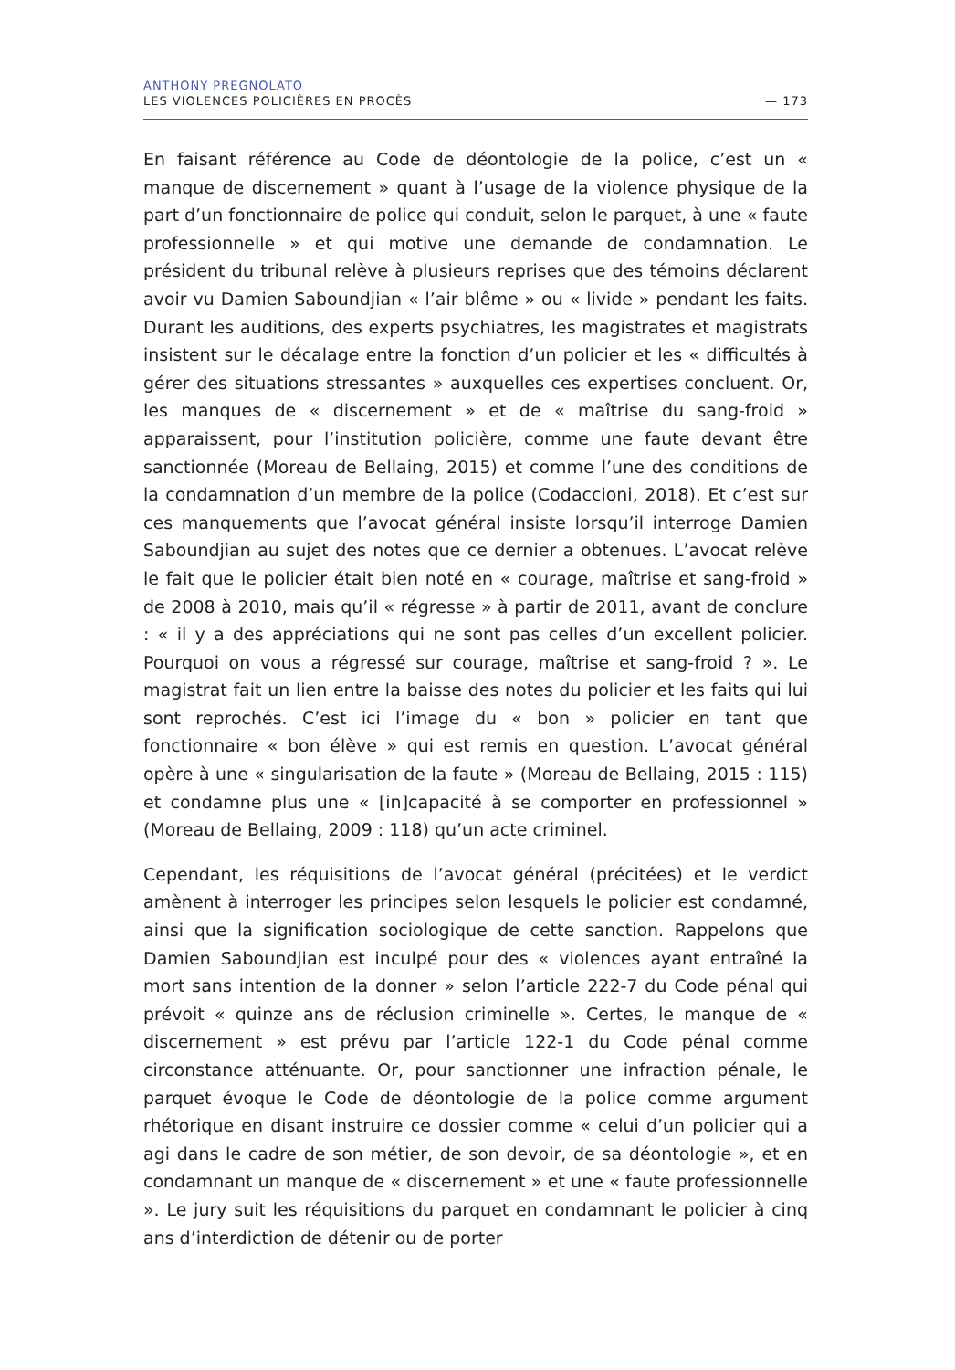ANTHONY PREGNOLATO
LES VIOLENCES POLICIÈRES EN PROCÈS — 173
En faisant référence au Code de déontologie de la police, c’est un « manque de discernement » quant à l’usage de la violence physique de la part d’un fonctionnaire de police qui conduit, selon le parquet, à une « faute professionnelle » et qui motive une demande de condamnation. Le président du tribunal relève à plusieurs reprises que des témoins déclarent avoir vu Damien Saboundjian « l’air blême » ou « livide » pendant les faits. Durant les auditions, des experts psychiatres, les magistrates et magistrats insistent sur le décalage entre la fonction d’un policier et les « difficultés à gérer des situations stressantes » auxquelles ces expertises concluent. Or, les manques de « discernement » et de « maîtrise du sang-froid » apparaissent, pour l’institution policière, comme une faute devant être sanctionnée (Moreau de Bellaing, 2015) et comme l’une des conditions de la condamnation d’un membre de la police (Codaccioni, 2018). Et c’est sur ces manquements que l’avocat général insiste lorsqu’il interroge Damien Saboundjian au sujet des notes que ce dernier a obtenues. L’avocat relève le fait que le policier était bien noté en « courage, maîtrise et sang-froid » de 2008 à 2010, mais qu’il « régresse » à partir de 2011, avant de conclure : « il y a des appréciations qui ne sont pas celles d’un excellent policier. Pourquoi on vous a régressé sur courage, maîtrise et sang-froid ? ». Le magistrat fait un lien entre la baisse des notes du policier et les faits qui lui sont reprochés. C’est ici l’image du « bon » policier en tant que fonctionnaire « bon élève » qui est remis en question. L’avocat général opère à une « singularisation de la faute » (Moreau de Bellaing, 2015 : 115) et condamne plus une « [in]capacité à se comporter en professionnel » (Moreau de Bellaing, 2009 : 118) qu’un acte criminel.
Cependant, les réquisitions de l’avocat général (précitées) et le verdict amènent à interroger les principes selon lesquels le policier est condamné, ainsi que la signification sociologique de cette sanction. Rappelons que Damien Saboundjian est inculpé pour des « violences ayant entraîné la mort sans intention de la donner » selon l’article 222-7 du Code pénal qui prévoit « quinze ans de réclusion criminelle ». Certes, le manque de « discernement » est prévu par l’article 122-1 du Code pénal comme circonstance atténuante. Or, pour sanctionner une infraction pénale, le parquet évoque le Code de déontologie de la police comme argument rhétorique en disant instruire ce dossier comme « celui d’un policier qui a agi dans le cadre de son métier, de son devoir, de sa déontologie », et en condamnant un manque de « discernement » et une « faute professionnelle ». Le jury suit les réquisitions du parquet en condamnant le policier à cinq ans d’interdiction de détenir ou de porter